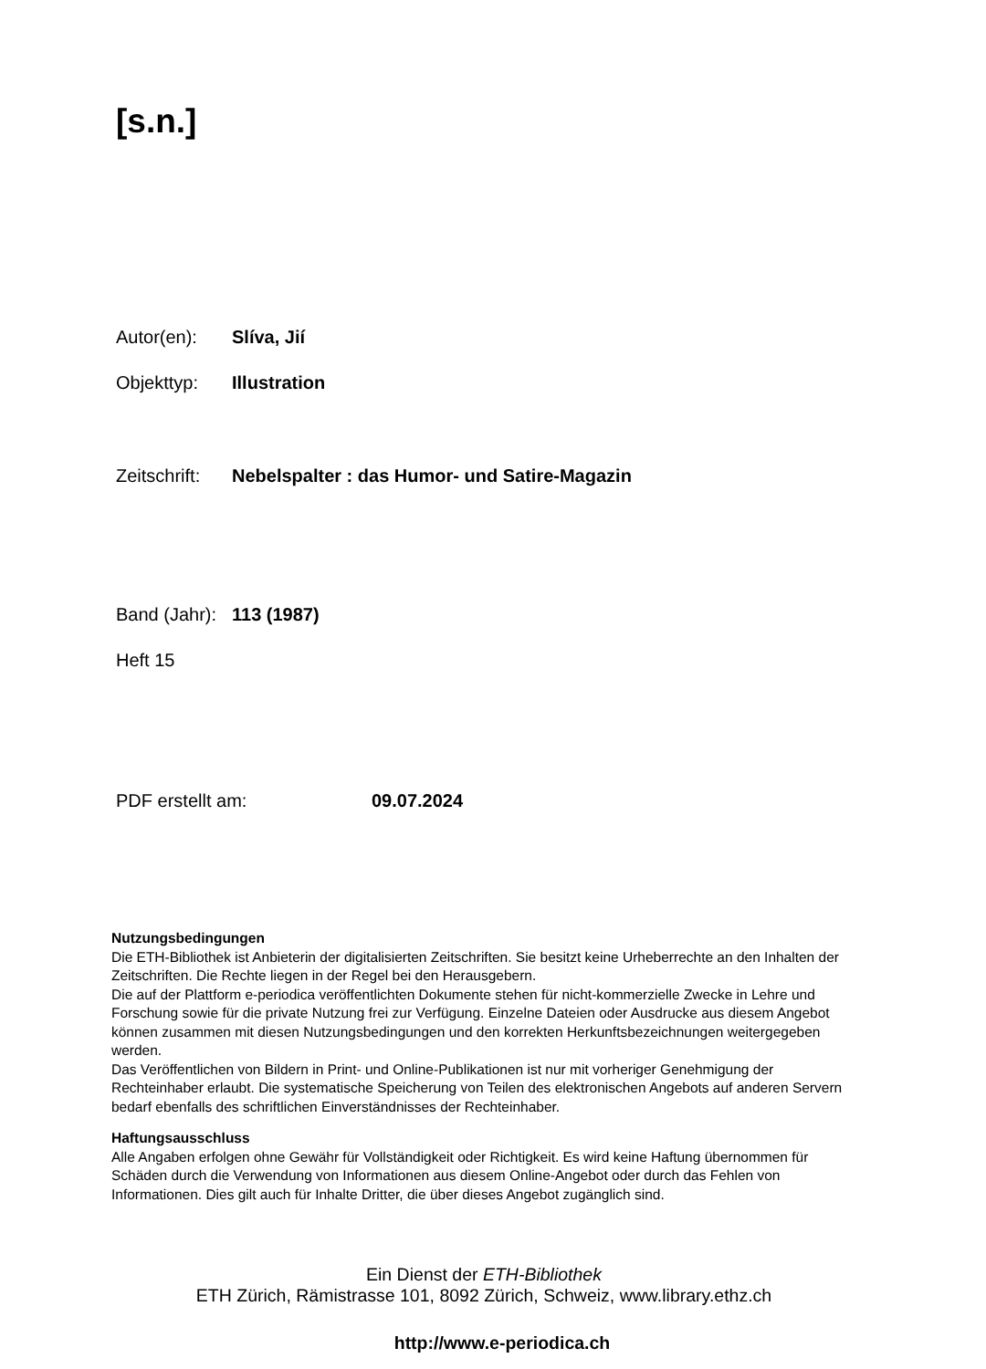[s.n.]
Autor(en): Slíva, Jií
Objekttyp: Illustration
Zeitschrift: Nebelspalter : das Humor- und Satire-Magazin
Band (Jahr): 113 (1987)
Heft 15
PDF erstellt am: 09.07.2024
Nutzungsbedingungen
Die ETH-Bibliothek ist Anbieterin der digitalisierten Zeitschriften. Sie besitzt keine Urheberrechte an den Inhalten der Zeitschriften. Die Rechte liegen in der Regel bei den Herausgebern.
Die auf der Plattform e-periodica veröffentlichten Dokumente stehen für nicht-kommerzielle Zwecke in Lehre und Forschung sowie für die private Nutzung frei zur Verfügung. Einzelne Dateien oder Ausdrucke aus diesem Angebot können zusammen mit diesen Nutzungsbedingungen und den korrekten Herkunftsbezeichnungen weitergegeben werden.
Das Veröffentlichen von Bildern in Print- und Online-Publikationen ist nur mit vorheriger Genehmigung der Rechteinhaber erlaubt. Die systematische Speicherung von Teilen des elektronischen Angebots auf anderen Servern bedarf ebenfalls des schriftlichen Einverständnisses der Rechteinhaber.
Haftungsausschluss
Alle Angaben erfolgen ohne Gewähr für Vollständigkeit oder Richtigkeit. Es wird keine Haftung übernommen für Schäden durch die Verwendung von Informationen aus diesem Online-Angebot oder durch das Fehlen von Informationen. Dies gilt auch für Inhalte Dritter, die über dieses Angebot zugänglich sind.
Ein Dienst der ETH-Bibliothek
ETH Zürich, Rämistrasse 101, 8092 Zürich, Schweiz, www.library.ethz.ch
http://www.e-periodica.ch